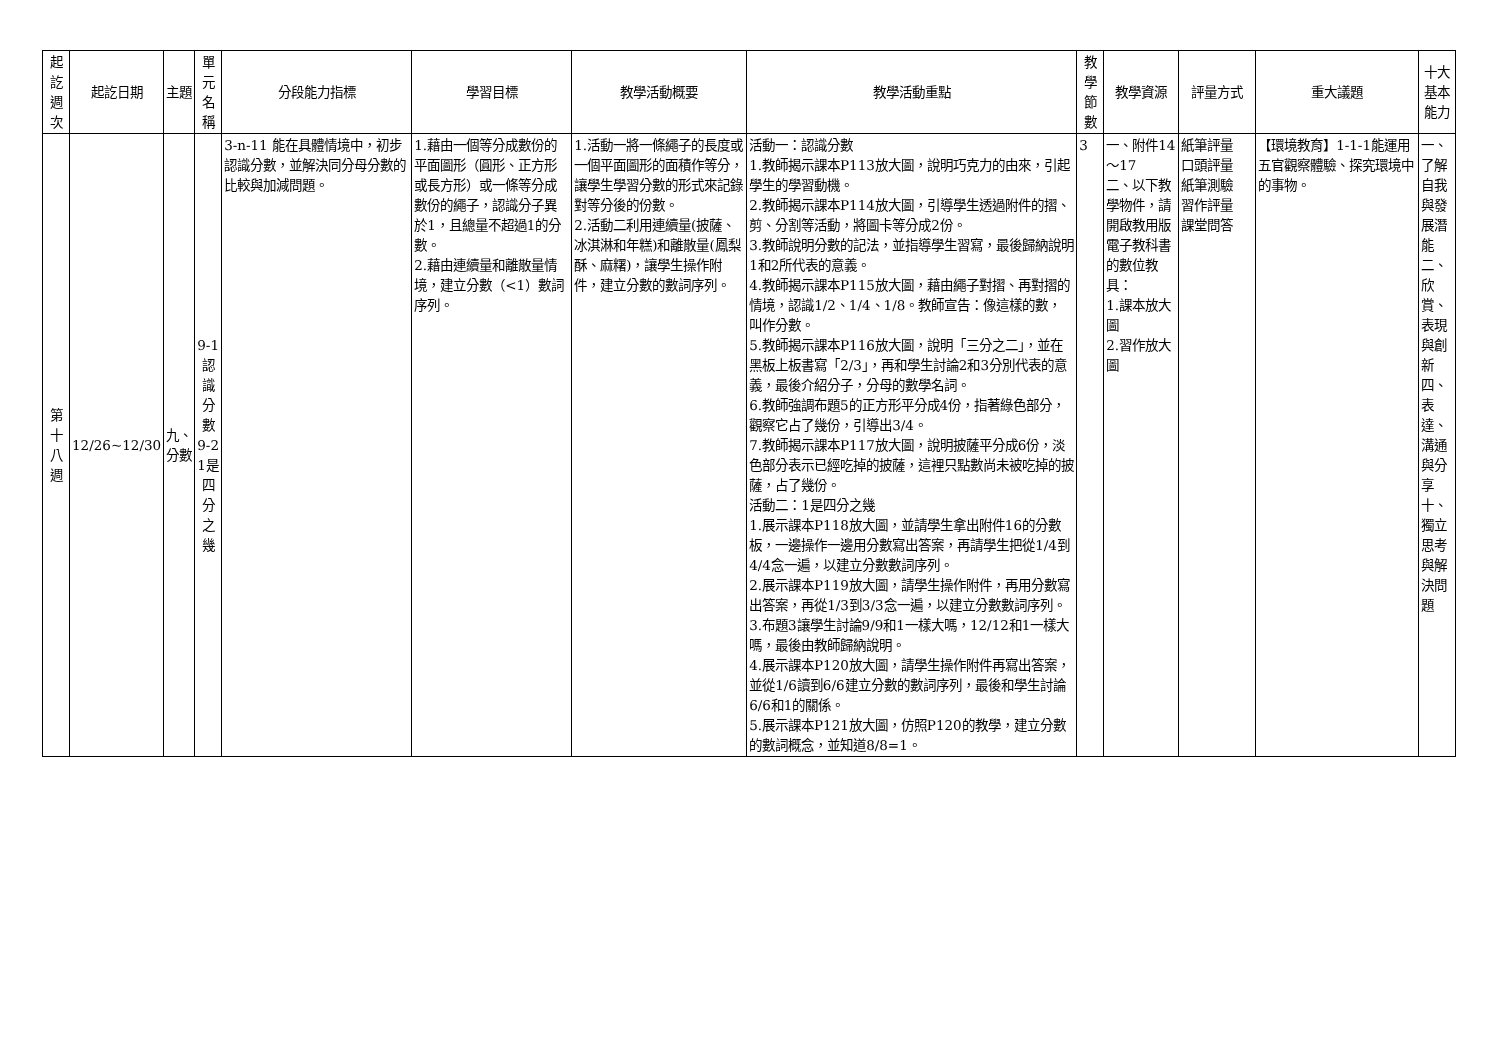| 起訖週次 | 起訖日期 | 主題 | 單元名稱 | 分段能力指標 | 學習目標 | 教學活動概要 | 教學活動重點 | 教學節數 | 教學資源 | 評量方式 | 重大議題 | 十大基本能力 |
| --- | --- | --- | --- | --- | --- | --- | --- | --- | --- | --- | --- | --- |
| 第十八週 | 12/26~12/30 | 九、分數 | 9-1認識分數 9-2 1是四分之幾 | 3-n-11 能在具體情境中，初步認識分數，並解決同分母分數的比較與加減問題。 | 1.藉由一個等分成數份的平面圖形（圓形、正方形或長方形）或一條等分成數份的繩子，認識分子異於1，且總量不超過1的分數。 2.藉由連續量和離散量情境，建立分數（<1）數詞序列。 | 1.活動一將一條繩子的長度或一個平面圖形的面積作等分，讓學生學習分數的形式來記錄對等分後的份數。 2.活動二利用連續量(披薩、冰淇淋和年糕)和離散量(鳳梨酥、麻糬)，讓學生操作附件，建立分數的數詞序列。 | 活動一：認識分數 1.教師揭示課本P113放大圖，說明巧克力的由來，引起學生的學習動機。 2.教師揭示課本P114放大圖，引導學生透過附件的摺、剪、分割等活動，將圖卡等分成2份。 3.教師說明分數的記法，並指導學生習寫，最後歸納說明1和2所代表的意義。 4.教師揭示課本P115放大圖，藉由繩子對摺、再對摺的情境，認識1/2、1/4、1/8。教師宣告：像這樣的數，叫作分數。 5.教師揭示課本P116放大圖，說明「三分之二」，並在黑板上板書寫「2/3」，再和學生討論2和3分別代表的意義，最後介紹分子，分母的數學名詞。 6.教師強調布題5的正方形平分成4份，指著綠色部分，觀察它占了幾份，引導出3/4。 7.教師揭示課本P117放大圖，說明披薩平分成6份，淡色部分表示已經吃掉的披薩，這裡只點數尚未被吃掉的披薩，占了幾份。 活動二：1是四分之幾 1.展示課本P118放大圖，並請學生拿出附件16的分數板，一邊操作一邊用分數寫出答案，再請學生把從1/4到4/4念一遍，以建立分數數詞序列。 2.展示課本P119放大圖，請學生操作附件，再用分數寫出答案，再從1/3到3/3念一遍，以建立分數數詞序列。 3.布題3讓學生討論9/9和1一樣大嗎，12/12和1一樣大嗎，最後由教師歸納說明。 4.展示課本P120放大圖，請學生操作附件再寫出答案，並從1/6讀到6/6建立分數的數詞序列，最後和學生討論6/6和1的關係。 5.展示課本P121放大圖，仿照P120的教學，建立分數的數詞概念，並知道8/8=1。 | 3 | 一、附件14～17 二、以下教學物件，請開啟教用版電子教科書的數位教具： 1.課本放大圖 2.習作放大圖 | 紙筆評量 口頭評量 紙筆測驗 習作評量 課堂問答 | 【環境教育】1-1-1能運用五官觀察體驗、探究環境中的事物。 | 一、了解自我與發展潛能 二、欣賞、表現與創新 四、表達、溝通與分享 十、獨立思考與解決問題 |